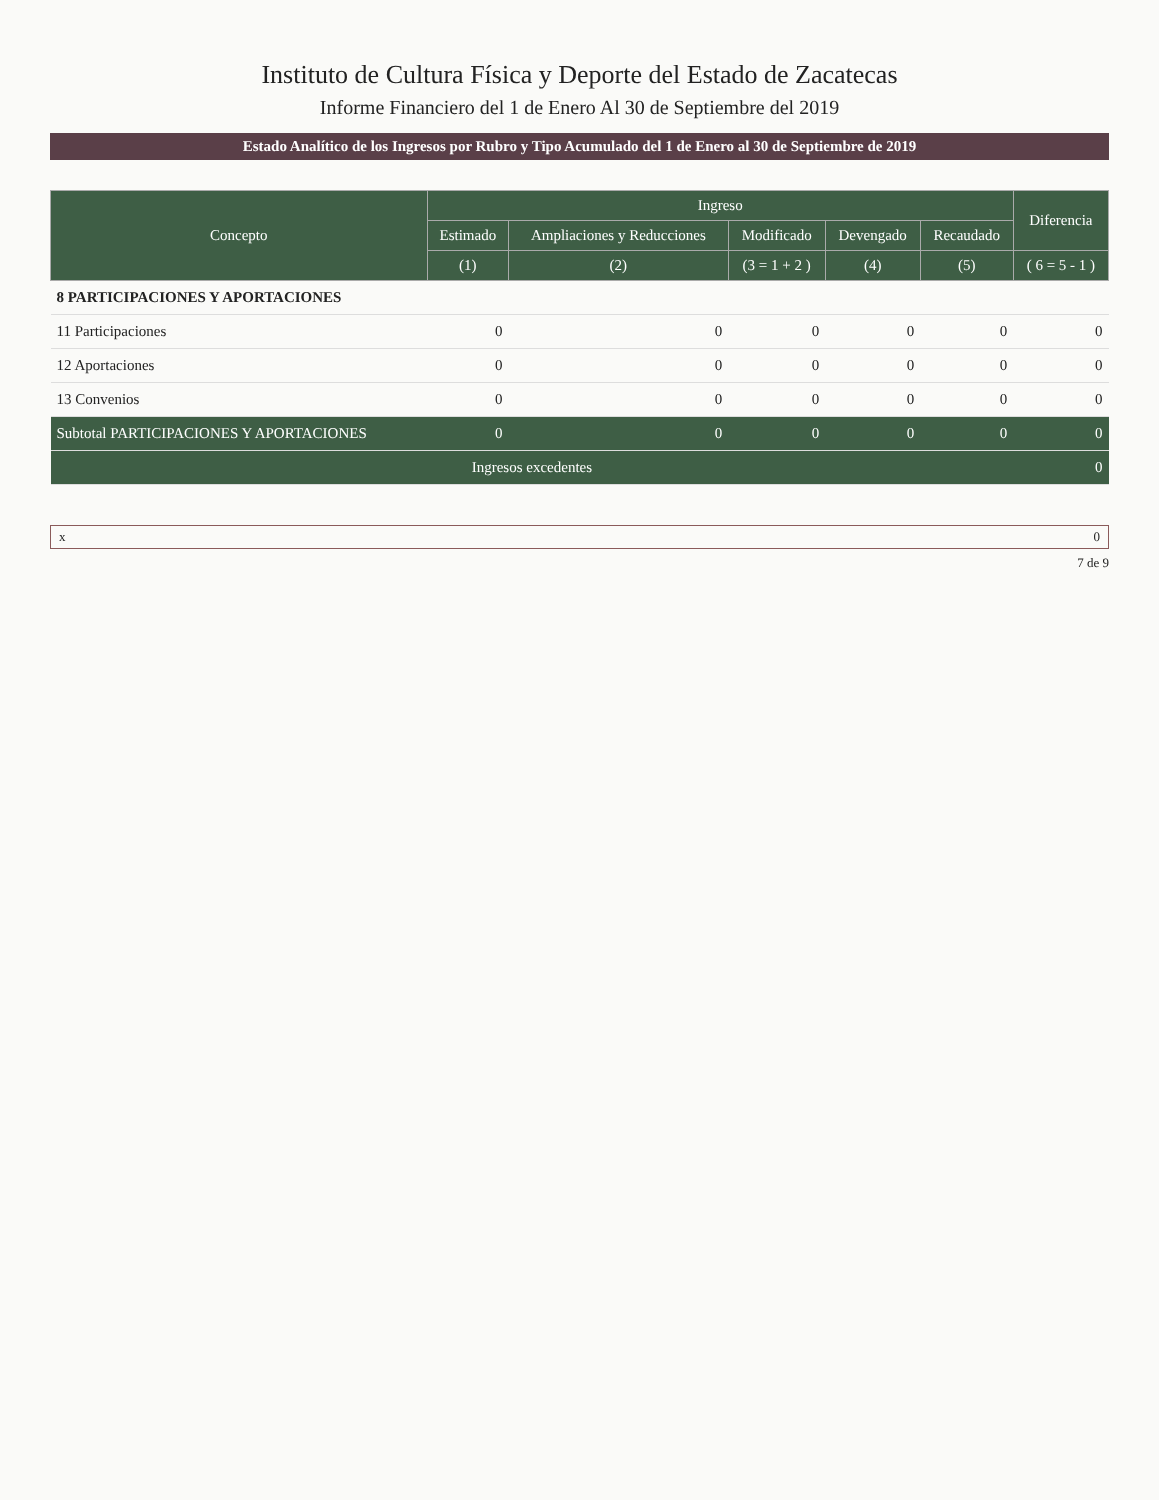Instituto de Cultura Física y Deporte del Estado de Zacatecas
Informe Financiero del 1 de Enero Al 30 de Septiembre del 2019
Estado Analítico de los Ingresos por Rubro y Tipo Acumulado del 1 de Enero al 30 de Septiembre de 2019
| Concepto | Ingreso | | | | | Diferencia |
| --- | --- | --- | --- | --- | --- | --- |
| | Estimado | Ampliaciones y Reducciones | Modificado | Devengado | Recaudado | |
| | (1) | (2) | (3 = 1 + 2 ) | (4) | (5) | ( 6 = 5 - 1 ) |
| 8 PARTICIPACIONES Y APORTACIONES | | | | | | |
| 11 Participaciones | 0 | 0 | 0 | 0 | 0 | 0 |
| 12 Aportaciones | 0 | 0 | 0 | 0 | 0 | 0 |
| 13 Convenios | 0 | 0 | 0 | 0 | 0 | 0 |
| Subtotal PARTICIPACIONES Y APORTACIONES | 0 | 0 | 0 | 0 | 0 | 0 |
| Ingresos excedentes | | | | | | 0 |
x 0
7 de 9